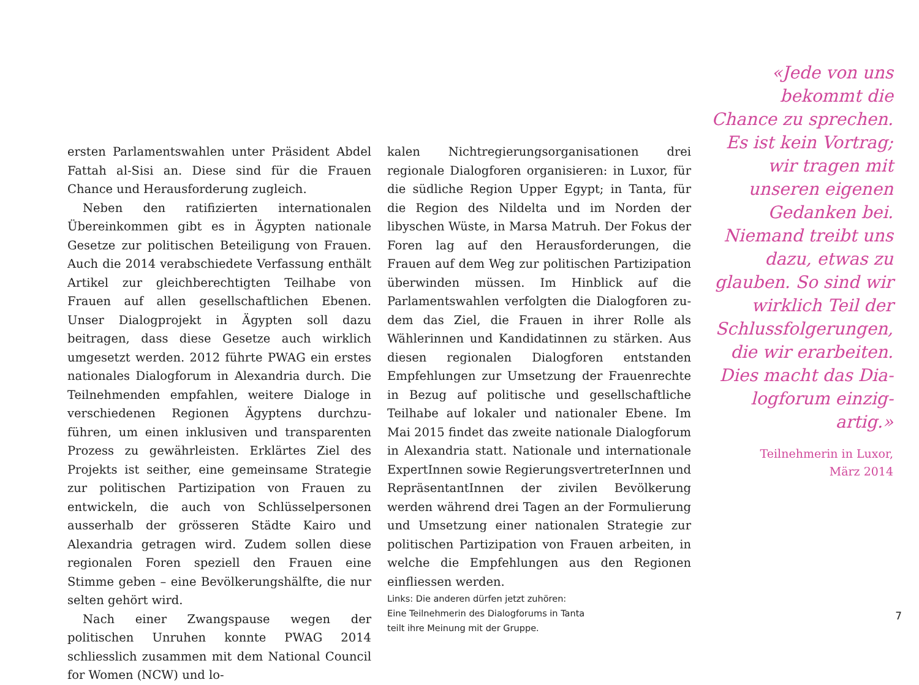ersten Parlamentswahlen unter Präsident Abdel Fattah al-Sisi an. Diese sind für die Frauen Chance und Herausforderung zugleich.
Neben den ratifizierten internationalen Überein­kommen gibt es in Ägypten nationale Gesetze zur politischen Beteiligung von Frauen. Auch die 2014 verabschiedete Verfassung enthält Artikel zur gleichberechtigten Teilhabe von Frauen auf allen gesellschaftlichen Ebenen. Unser Dialogprojekt in Ägypten soll dazu beitragen, dass diese Gesetze auch wirklich umgesetzt werden. 2012 führte PWAG ein erstes nationales Dialogforum in Alexandria durch. Die Teilnehmenden empfahlen, weitere Dia­loge in verschiedenen Regionen Ägyptens durchzu­führen, um einen inklusiven und transparenten Pro­zess zu gewährleisten. Erklärtes Ziel des Projekts ist seither, eine gemeinsame Strategie zur politischen Partizipation von Frauen zu entwickeln, die auch von Schlüsselpersonen ausserhalb der grösseren Städte Kairo und Alexandria getragen wird. Zudem sollen diese regionalen Foren speziell den Frauen eine Stimme geben – eine Bevölkerungshälfte, die nur selten gehört wird.
Nach einer Zwangspause wegen der politischen Unruhen konnte PWAG 2014 schliesslich zusammen mit dem National Council for Women (NCW) und lo-
kalen Nichtregierungsorganisationen drei regionale Dialogforen organisieren: in Luxor, für die südliche Region Upper Egypt; in Tanta, für die Region des Nil­delta und im Norden der libyschen Wüste, in Marsa Matruh. Der Fokus der Foren lag auf den Herausfor­derungen, die Frauen auf dem Weg zur politischen Partizipation überwinden müssen. Im Hinblick auf die Parlamentswahlen verfolgten die Dialogforen zu­dem das Ziel, die Frauen in ihrer Rolle als Wählerin­nen und Kandidatinnen zu stärken. Aus diesen regi­onalen Dialogforen entstanden Empfehlungen zur Umsetzung der Frauenrechte in Bezug auf politische und gesellschaftliche Teilhabe auf lokaler und natio­naler Ebene. Im Mai 2015 findet das zweite nationa­le Dialogforum in Alexandria statt. Nationale und internationale ExpertInnen sowie Regierungsvertre­terInnen und RepräsentantInnen der zivilen Bevöl­kerung werden während drei Tagen an der Formu­lierung und Umsetzung einer nationalen Strategie zur politischen Partizipation von Frauen arbeiten, in welche die Empfehlungen aus den Regionen einflies­sen werden.
Links: Die anderen dürfen jetzt zuhören:
Eine Teilnehmerin des Dialogforums in Tanta
teilt ihre Meinung mit der Gruppe.
«Jede von uns bekommt die Chance zu sprechen. Es ist kein Vortrag; wir tra­gen mit unseren eigenen Gedanken bei. Niemand treibt uns dazu, etwas zu glauben. So sind wir wirklich Teil der Schlussfolgerungen, die wir erarbeiten. Dies macht das Dia­logforum einzig­artig.»
Teilnehmerin in Luxor,
März 2014
7